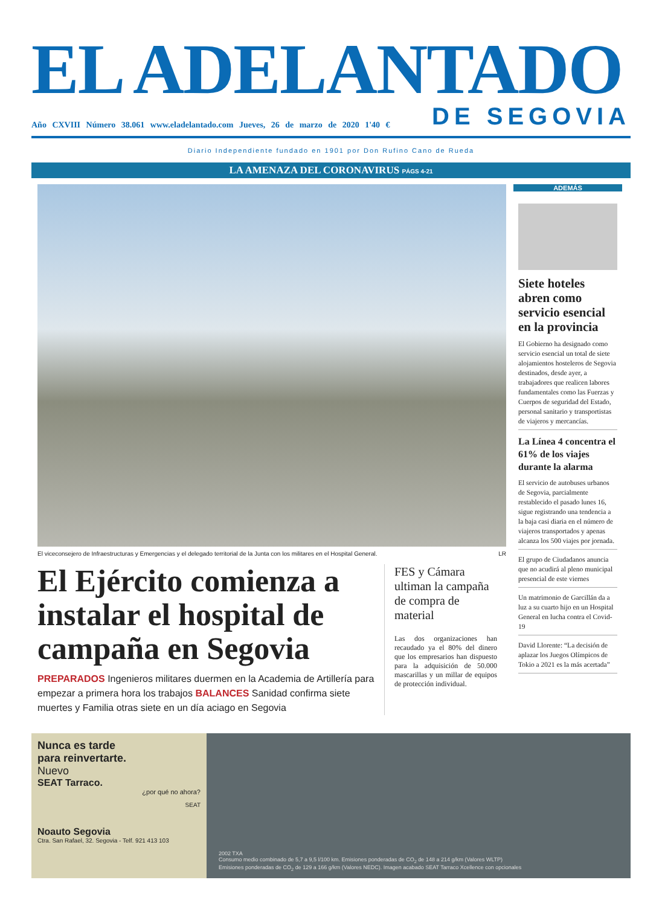EL ADELANTADO
Año CXVIII Número 38.061 www.eladelantado.com Jueves, 26 de marzo de 2020 1'40 €
DE SEGOVIA
Diario Independiente fundado en 1901 por Don Rufino Cano de Rueda
LA AMENAZA DEL CORONAVIRUS PÁGS 4-21
El viceconsejero de Infraestructuras y Emergencias y el delegado territorial de la Junta con los militares en el Hospital General. LR
El Ejército comienza a instalar el hospital de campaña en Segovia
PREPARADOS Ingenieros militares duermen en la Academia de Artillería para empezar a primera hora los trabajos BALANCES Sanidad confirma siete muertes y Familia otras siete en un día aciago en Segovia
FES y Cámara ultiman la campaña de compra de material
Las dos organizaciones han recaudado ya el 80% del dinero que los empresarios han dispuesto para la adquisición de 50.000 mascarillas y un millar de equipos de protección individual.
ADEMÁS
Siete hoteles abren como servicio esencial en la provincia
El Gobierno ha designado como servicio esencial un total de siete alojamientos hosteleros de Segovia destinados, desde ayer, a trabajadores que realicen labores fundamentales como las Fuerzas y Cuerpos de seguridad del Estado, personal sanitario y transportistas de viajeros y mercancías.
La Línea 4 concentra el 61% de los viajes durante la alarma
El servicio de autobuses urbanos de Segovia, parcialmente restablecido el pasado lunes 16, sigue registrando una tendencia a la baja casi diaria en el número de viajeros transportados y apenas alcanza los 500 viajes por jornada.
El grupo de Ciudadanos anuncia que no acudirá al pleno municipal presencial de este viernes
Un matrimonio de Garcillán da a luz a su cuarto hijo en un Hospital General en lucha contra el Covid-19
David Llorente: “La decisión de aplazar los Juegos Olímpicos de Tokio a 2021 es la más acertada”
Nunca es tarde
para reinvertarte.
Nuevo
SEAT Tarraco.
¿por qué no ahora?
SEAT
Noauto Segovia
Ctra. San Rafael, 32. Segovia - Telf. 921 413 103
2002 TXA
Consumo medio combinado de 5,7 a 9,5 l/100 km. Emisiones ponderadas de CO<sub>2</sub> de 148 a 214 g/km (Valores WLTP)
Emisiones ponderadas de CO<sub>2</sub> de 129 a 166 g/km (Valores NEDC). Imagen acabado SEAT Tarraco Xcellence con opcionales